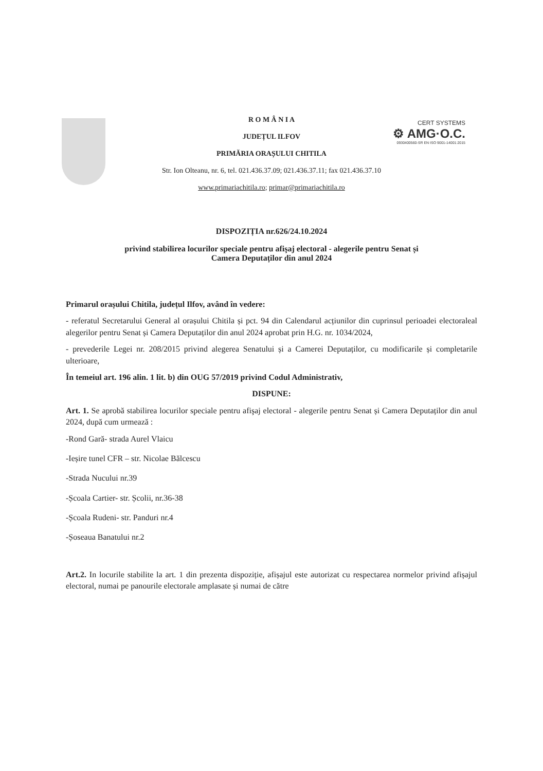CERT SYSTEMS
⚙ AMG·O.C.
0930400560-SR EN ISO 9001-14001:2015
R O M Â N I A
JUDEȚUL ILFOV
PRIMĂRIA ORAȘULUI CHITILA
Str. Ion Olteanu, nr. 6, tel. 021.436.37.09; 021.436.37.11; fax 021.436.37.10
www.primariachitila.ro; primar@primariachitila.ro
DISPOZIȚIA nr.626/24.10.2024
privind stabilirea locurilor speciale pentru afişaj electoral - alegerile pentru Senat și
Camera Deputaților din anul 2024
Primarul orașului Chitila, județul Ilfov, având în vedere:
- referatul Secretarului General al orașului Chitila și pct. 94 din Calendarul acțiunilor din cuprinsul perioadei electoraleal alegerilor pentru Senat și Camera Deputaților din anul 2024 aprobat prin H.G. nr. 1034/2024,
- prevederile Legei nr. 208/2015 privind alegerea Senatului și a Camerei Deputaților, cu modificarile și completarile ulterioare,
În temeiul art. 196 alin. 1 lit. b) din OUG 57/2019 privind Codul Administrativ,
DISPUNE:
Art. 1. Se aprobă stabilirea locurilor speciale pentru afişaj electoral - alegerile pentru Senat și Camera Deputaților din anul 2024, după cum urmează :
-Rond Gară- strada Aurel Vlaicu
-Ieșire tunel CFR – str. Nicolae Bălcescu
-Strada Nucului nr.39
-Școala Cartier- str. Școlii, nr.36-38
-Școala Rudeni- str. Panduri nr.4
-Șoseaua Banatului nr.2
Art.2. In locurile stabilite la art. 1 din prezenta dispoziție, afișajul este autorizat cu respectarea normelor privind afișajul electoral, numai pe panourile electorale amplasate și numai de către